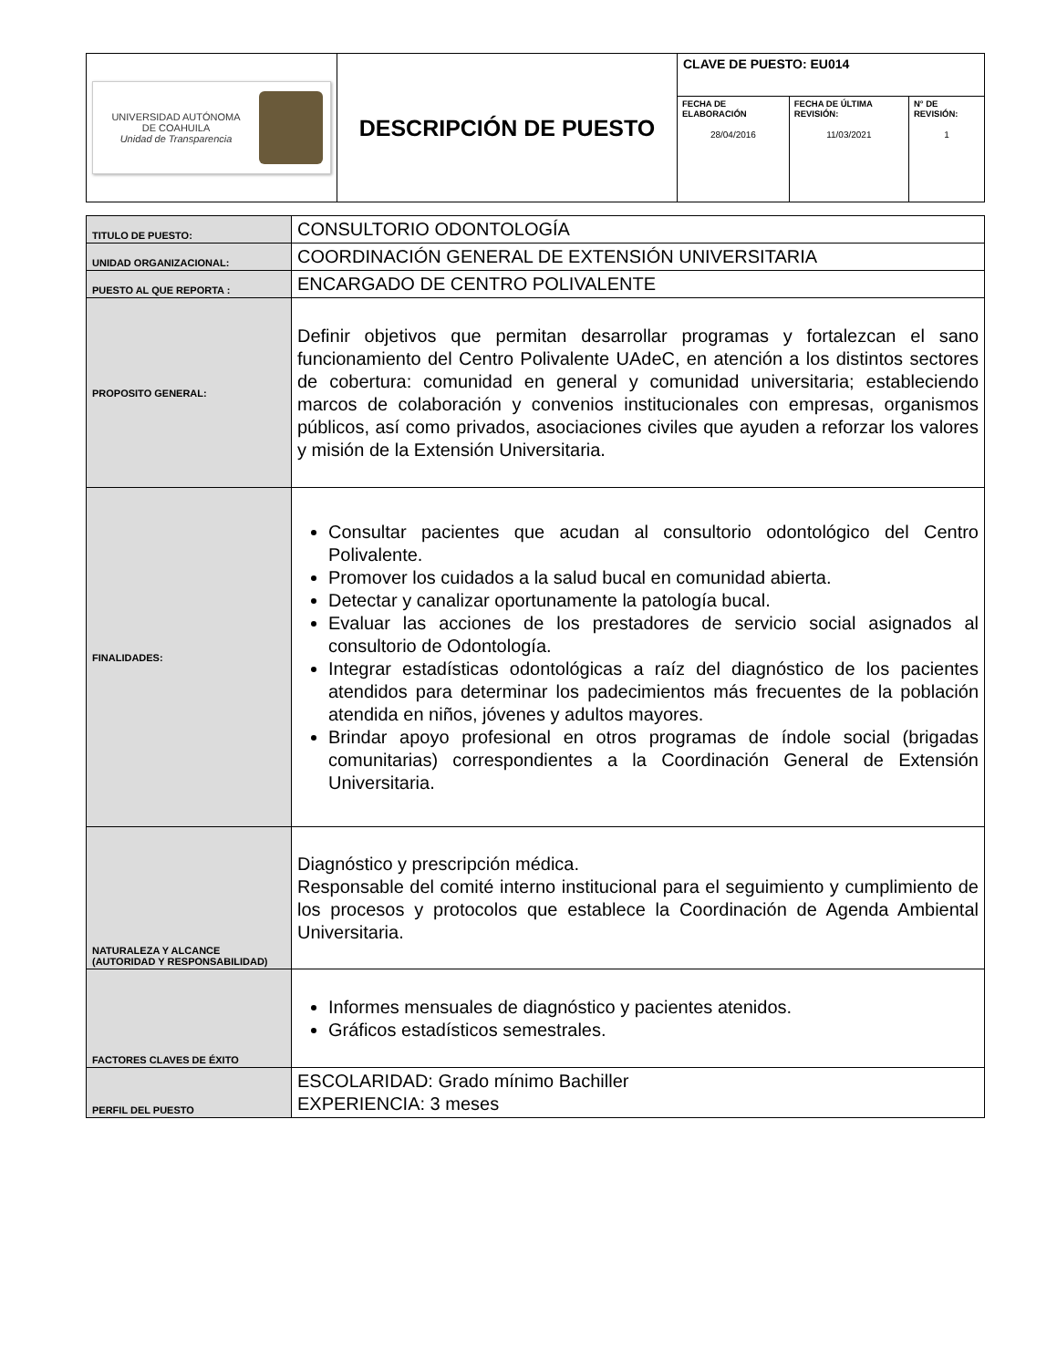| UNIVERSIDAD AUTÓNOMA DE COAHUILA Unidad de Transparencia | DESCRIPCIÓN DE PUESTO | CLAVE DE PUESTO: EU014 | | |
| | | FECHA DE ELABORACIÓN 28/04/2016 | FECHA DE ÚLTIMA REVISIÓN: 11/03/2021 | N° DE REVISIÓN: 1 |
| TITULO DE PUESTO: | CONSULTORIO ODONTOLOGÍA |
| UNIDAD ORGANIZACIONAL: | COORDINACIÓN GENERAL DE EXTENSIÓN UNIVERSITARIA |
| PUESTO AL QUE REPORTA : | ENCARGADO DE CENTRO POLIVALENTE |
| PROPOSITO GENERAL: | Definir objetivos que permitan desarrollar programas y fortalezcan el sano funcionamiento del Centro Polivalente UAdeC, en atención a los distintos sectores de cobertura: comunidad en general y comunidad universitaria; estableciendo marcos de colaboración y convenios institucionales con empresas, organismos públicos, así como privados, asociaciones civiles que ayuden a reforzar los valores y misión de la Extensión Universitaria. |
| FINALIDADES: | Consultar pacientes que acudan al consultorio odontológico del Centro Polivalente. Promover los cuidados a la salud bucal en comunidad abierta. Detectar y canalizar oportunamente la patología bucal. Evaluar las acciones de los prestadores de servicio social asignados al consultorio de Odontología. Integrar estadísticas odontológicas a raíz del diagnóstico de los pacientes atendidos para determinar los padecimientos más frecuentes de la población atendida en niños, jóvenes y adultos mayores. Brindar apoyo profesional en otros programas de índole social (brigadas comunitarias) correspondientes a la Coordinación General de Extensión Universitaria. |
| NATURALEZA Y ALCANCE (AUTORIDAD Y RESPONSABILIDAD) | Diagnóstico y prescripción médica. Responsable del comité interno institucional para el seguimiento y cumplimiento de los procesos y protocolos que establece la Coordinación de Agenda Ambiental Universitaria. |
| FACTORES CLAVES DE ÉXITO | Informes mensuales de diagnóstico y pacientes atenidos. Gráficos estadísticos semestrales. |
| PERFIL DEL PUESTO | ESCOLARIDAD: Grado mínimo Bachiller EXPERIENCIA: 3 meses |